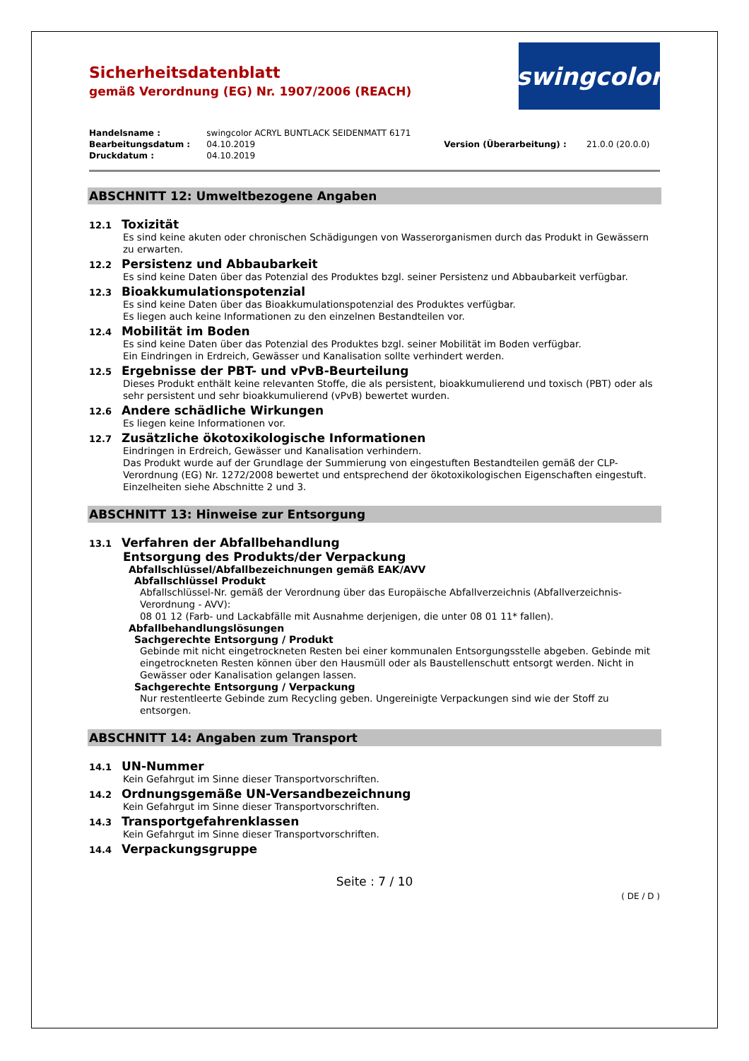Sicherheitsdatenblatt
gemäß Verordnung (EG) Nr. 1907/2006 (REACH)
swingcolor
| Handelsname : | swingcolor ACRYL BUNTLACK SEIDENMATT 6171 | | |
| Bearbeitungsdatum : | 04.10.2019 | Version (Überarbeitung) : | 21.0.0 (20.0.0) |
| Druckdatum : | 04.10.2019 | | |
ABSCHNITT 12: Umweltbezogene Angaben
12.1 Toxizität
Es sind keine akuten oder chronischen Schädigungen von Wasserorganismen durch das Produkt in Gewässern zu erwarten.
12.2 Persistenz und Abbaubarkeit
Es sind keine Daten über das Potenzial des Produktes bzgl. seiner Persistenz und Abbaubarkeit verfügbar.
12.3 Bioakkumulationspotenzial
Es sind keine Daten über das Bioakkumulationspotenzial des Produktes verfügbar.
Es liegen auch keine Informationen zu den einzelnen Bestandteilen vor.
12.4 Mobilität im Boden
Es sind keine Daten über das Potenzial des Produktes bzgl. seiner Mobilität im Boden verfügbar.
Ein Eindringen in Erdreich, Gewässer und Kanalisation sollte verhindert werden.
12.5 Ergebnisse der PBT- und vPvB-Beurteilung
Dieses Produkt enthält keine relevanten Stoffe, die als persistent, bioakkumulierend und toxisch (PBT) oder als sehr persistent und sehr bioakkumulierend (vPvB) bewertet wurden.
12.6 Andere schädliche Wirkungen
Es liegen keine Informationen vor.
12.7 Zusätzliche ökotoxikologische Informationen
Eindringen in Erdreich, Gewässer und Kanalisation verhindern.
Das Produkt wurde auf der Grundlage der Summierung von eingestuften Bestandteilen gemäß der CLP-Verordnung (EG) Nr. 1272/2008 bewertet und entsprechend der ökotoxikologischen Eigenschaften eingestuft. Einzelheiten siehe Abschnitte 2 und 3.
ABSCHNITT 13: Hinweise zur Entsorgung
13.1 Verfahren der Abfallbehandlung
Entsorgung des Produkts/der Verpackung
Abfallschlüssel/Abfallbezeichnungen gemäß EAK/AVV
Abfallschlüssel Produkt
Abfallschlüssel-Nr. gemäß der Verordnung über das Europäische Abfallverzeichnis (Abfallverzeichnis-Verordnung - AVV):
08 01 12 (Farb- und Lackabfälle mit Ausnahme derjenigen, die unter 08 01 11* fallen).
Abfallbehandlungslösungen
Sachgerechte Entsorgung / Produkt
Gebinde mit nicht eingetrockneten Resten bei einer kommunalen Entsorgungsstelle abgeben. Gebinde mit eingetrockneten Resten können über den Hausmüll oder als Baustellenschutt entsorgt werden. Nicht in Gewässer oder Kanalisation gelangen lassen.
Sachgerechte Entsorgung / Verpackung
Nur restentleerte Gebinde zum Recycling geben. Ungereinigte Verpackungen sind wie der Stoff zu entsorgen.
ABSCHNITT 14: Angaben zum Transport
14.1 UN-Nummer
Kein Gefahrgut im Sinne dieser Transportvorschriften.
14.2 Ordnungsgemäße UN-Versandbezeichnung
Kein Gefahrgut im Sinne dieser Transportvorschriften.
14.3 Transportgefahrenklassen
Kein Gefahrgut im Sinne dieser Transportvorschriften.
14.4 Verpackungsgruppe
Seite : 7 / 10
( DE / D )